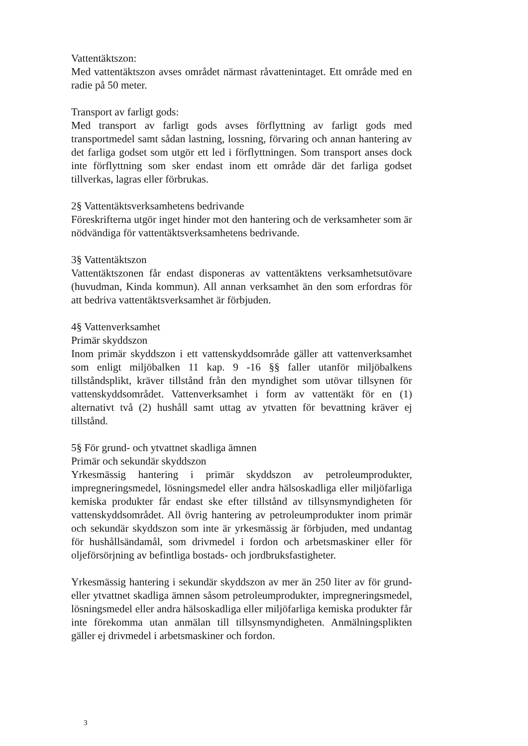Vattentäktszon:
Med vattentäktszon avses området närmast råvattenintaget. Ett område med en radie på 50 meter.
Transport av farligt gods:
Med transport av farligt gods avses förflyttning av farligt gods med transportmedel samt sådan lastning, lossning, förvaring och annan hantering av det farliga godset som utgör ett led i förflyttningen. Som transport anses dock inte förflyttning som sker endast inom ett område där det farliga godset tillverkas, lagras eller förbrukas.
2§ Vattentäktsverksamhetens bedrivande
Föreskrifterna utgör inget hinder mot den hantering och de verksamheter som är nödvändiga för vattentäktsverksamhetens bedrivande.
3§ Vattentäktszon
Vattentäktszonen får endast disponeras av vattentäktens verksamhetsutövare (huvudman, Kinda kommun). All annan verksamhet än den som erfordras för att bedriva vattentäktsverksamhet är förbjuden.
4§ Vattenverksamhet
Primär skyddszon
Inom primär skyddszon i ett vattenskyddsområde gäller att vattenverksamhet som enligt miljöbalken 11 kap. 9 -16 §§ faller utanför miljöbalkens tillståndsplikt, kräver tillstånd från den myndighet som utövar tillsynen för vattenskyddsområdet. Vattenverksamhet i form av vattentäkt för en (1) alternativt två (2) hushåll samt uttag av ytvatten för bevattning kräver ej tillstånd.
5§ För grund- och ytvattnet skadliga ämnen
Primär och sekundär skyddszon
Yrkesmässig hantering i primär skyddszon av petroleumprodukter, impregneringsmedel, lösningsmedel eller andra hälsoskadliga eller miljöfarliga kemiska produkter får endast ske efter tillstånd av tillsynsmyndigheten för vattenskyddsområdet. All övrig hantering av petroleumprodukter inom primär och sekundär skyddszon som inte är yrkesmässig är förbjuden, med undantag för hushållsändamål, som drivmedel i fordon och arbetsmaskiner eller för oljeförsörjning av befintliga bostads- och jordbruksfastigheter.
Yrkesmässig hantering i sekundär skyddszon av mer än 250 liter av för grund- eller ytvattnet skadliga ämnen såsom petroleumprodukter, impregneringsmedel, lösningsmedel eller andra hälsoskadliga eller miljöfarliga kemiska produkter får inte förekomma utan anmälan till tillsynsmyndigheten. Anmälningsplikten gäller ej drivmedel i arbetsmaskiner och fordon.
3